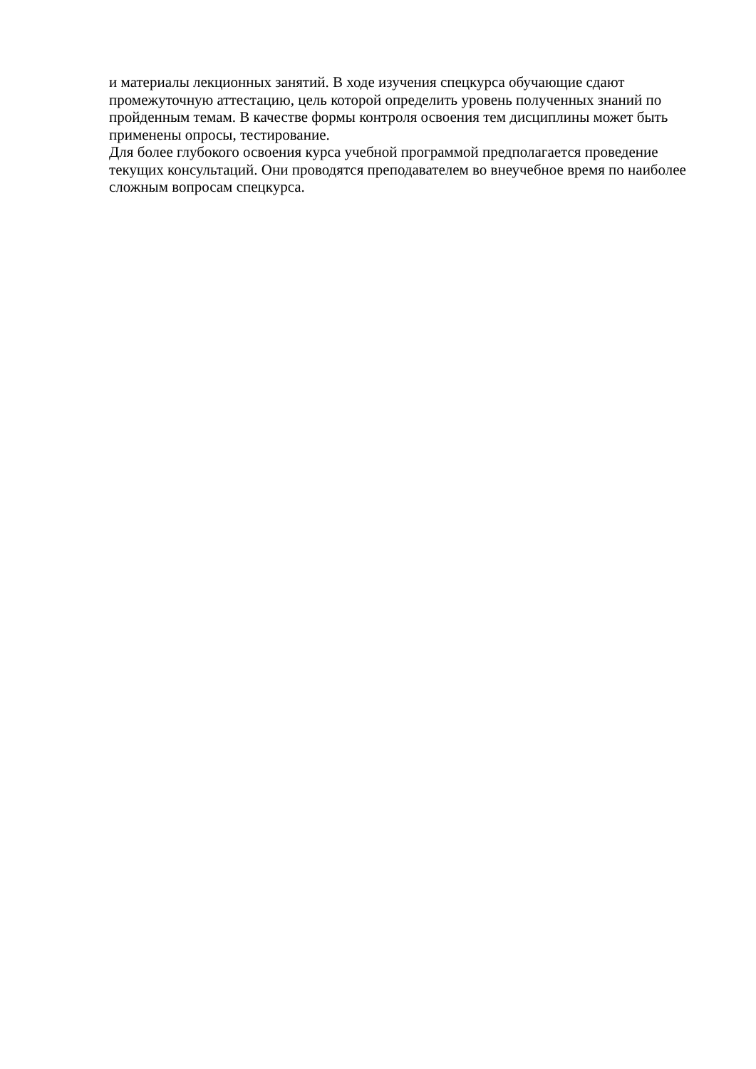и материалы лекционных занятий. В ходе изучения спецкурса обучающие сдают
промежуточную аттестацию, цель которой определить уровень полученных знаний по
пройденным темам. В качестве формы контроля освоения тем дисциплины может быть
применены опросы, тестирование.
Для более глубокого освоения курса учебной программой предполагается проведение
текущих консультаций. Они проводятся преподавателем во внеучебное время по наиболее
сложным вопросам спецкурса.